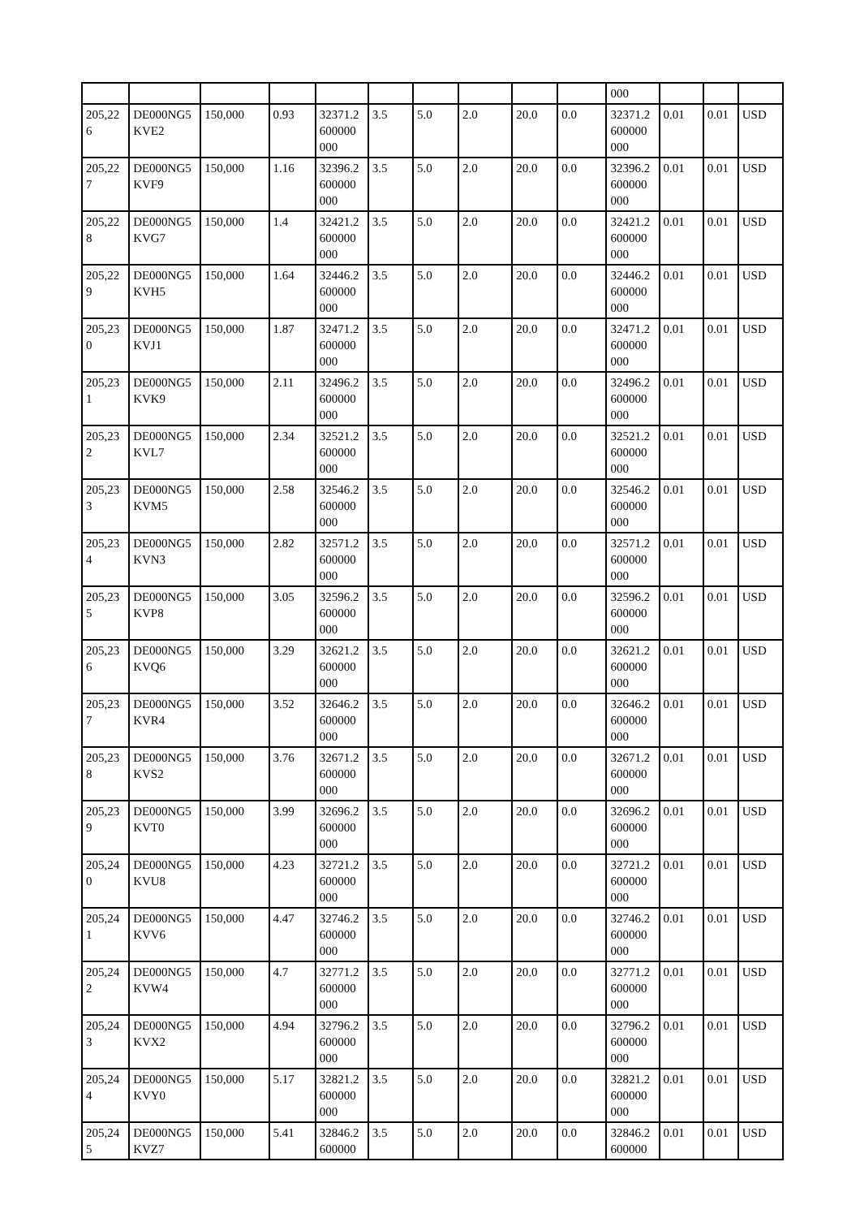| | | | | | | | | | | 000 | | | |
| 205,22 6 | DE000NG5 KVE2 | 150,000 | 0.93 | 32371.2 600000 000 | 3.5 | 5.0 | 2.0 | 20.0 | 0.0 | 32371.2 600000 000 | 0.01 | 0.01 | USD |
| 205,22 7 | DE000NG5 KVF9 | 150,000 | 1.16 | 32396.2 600000 000 | 3.5 | 5.0 | 2.0 | 20.0 | 0.0 | 32396.2 600000 000 | 0.01 | 0.01 | USD |
| 205,22 8 | DE000NG5 KVG7 | 150,000 | 1.4 | 32421.2 600000 000 | 3.5 | 5.0 | 2.0 | 20.0 | 0.0 | 32421.2 600000 000 | 0.01 | 0.01 | USD |
| 205,22 9 | DE000NG5 KVH5 | 150,000 | 1.64 | 32446.2 600000 000 | 3.5 | 5.0 | 2.0 | 20.0 | 0.0 | 32446.2 600000 000 | 0.01 | 0.01 | USD |
| 205,23 0 | DE000NG5 KVJ1 | 150,000 | 1.87 | 32471.2 600000 000 | 3.5 | 5.0 | 2.0 | 20.0 | 0.0 | 32471.2 600000 000 | 0.01 | 0.01 | USD |
| 205,23 1 | DE000NG5 KVK9 | 150,000 | 2.11 | 32496.2 600000 000 | 3.5 | 5.0 | 2.0 | 20.0 | 0.0 | 32496.2 600000 000 | 0.01 | 0.01 | USD |
| 205,23 2 | DE000NG5 KVL7 | 150,000 | 2.34 | 32521.2 600000 000 | 3.5 | 5.0 | 2.0 | 20.0 | 0.0 | 32521.2 600000 000 | 0.01 | 0.01 | USD |
| 205,23 3 | DE000NG5 KVM5 | 150,000 | 2.58 | 32546.2 600000 000 | 3.5 | 5.0 | 2.0 | 20.0 | 0.0 | 32546.2 600000 000 | 0.01 | 0.01 | USD |
| 205,23 4 | DE000NG5 KVN3 | 150,000 | 2.82 | 32571.2 600000 000 | 3.5 | 5.0 | 2.0 | 20.0 | 0.0 | 32571.2 600000 000 | 0.01 | 0.01 | USD |
| 205,23 5 | DE000NG5 KVP8 | 150,000 | 3.05 | 32596.2 600000 000 | 3.5 | 5.0 | 2.0 | 20.0 | 0.0 | 32596.2 600000 000 | 0.01 | 0.01 | USD |
| 205,23 6 | DE000NG5 KVQ6 | 150,000 | 3.29 | 32621.2 600000 000 | 3.5 | 5.0 | 2.0 | 20.0 | 0.0 | 32621.2 600000 000 | 0.01 | 0.01 | USD |
| 205,23 7 | DE000NG5 KVR4 | 150,000 | 3.52 | 32646.2 600000 000 | 3.5 | 5.0 | 2.0 | 20.0 | 0.0 | 32646.2 600000 000 | 0.01 | 0.01 | USD |
| 205,23 8 | DE000NG5 KVS2 | 150,000 | 3.76 | 32671.2 600000 000 | 3.5 | 5.0 | 2.0 | 20.0 | 0.0 | 32671.2 600000 000 | 0.01 | 0.01 | USD |
| 205,23 9 | DE000NG5 KVT0 | 150,000 | 3.99 | 32696.2 600000 000 | 3.5 | 5.0 | 2.0 | 20.0 | 0.0 | 32696.2 600000 000 | 0.01 | 0.01 | USD |
| 205,24 0 | DE000NG5 KVU8 | 150,000 | 4.23 | 32721.2 600000 000 | 3.5 | 5.0 | 2.0 | 20.0 | 0.0 | 32721.2 600000 000 | 0.01 | 0.01 | USD |
| 205,24 1 | DE000NG5 KVV6 | 150,000 | 4.47 | 32746.2 600000 000 | 3.5 | 5.0 | 2.0 | 20.0 | 0.0 | 32746.2 600000 000 | 0.01 | 0.01 | USD |
| 205,24 2 | DE000NG5 KVW4 | 150,000 | 4.7 | 32771.2 600000 000 | 3.5 | 5.0 | 2.0 | 20.0 | 0.0 | 32771.2 600000 000 | 0.01 | 0.01 | USD |
| 205,24 3 | DE000NG5 KVX2 | 150,000 | 4.94 | 32796.2 600000 000 | 3.5 | 5.0 | 2.0 | 20.0 | 0.0 | 32796.2 600000 000 | 0.01 | 0.01 | USD |
| 205,24 4 | DE000NG5 KVY0 | 150,000 | 5.17 | 32821.2 600000 000 | 3.5 | 5.0 | 2.0 | 20.0 | 0.0 | 32821.2 600000 000 | 0.01 | 0.01 | USD |
| 205,24 5 | DE000NG5 KVZ7 | 150,000 | 5.41 | 32846.2 600000 | 3.5 | 5.0 | 2.0 | 20.0 | 0.0 | 32846.2 600000 | 0.01 | 0.01 | USD |